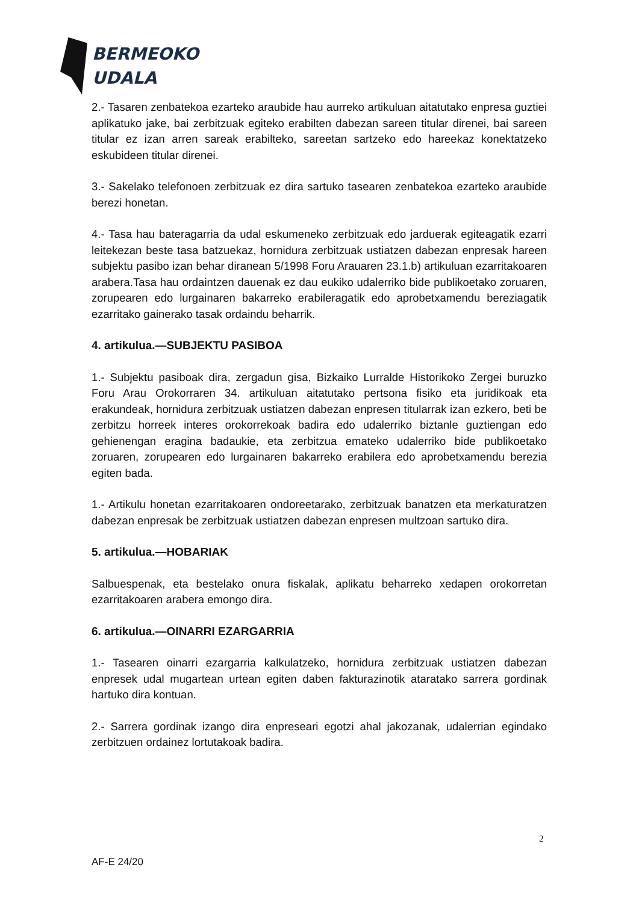BERMEOKO
UDALA
2.- Tasaren zenbatekoa ezarteko araubide hau aurreko artikuluan aitatutako enpresa guztiei aplikatuko jake, bai zerbitzuak egiteko erabilten dabezan sareen titular direnei, bai sareen titular ez izan arren sareak erabilteko, sareetan sartzeko edo hareekaz konektatzeko eskubideen titular direnei.
3.- Sakelako telefonoen zerbitzuak ez dira sartuko tasearen zenbatekoa ezarteko araubide berezi honetan.
4.- Tasa hau bateragarria da udal eskumeneko zerbitzuak edo jarduerak egiteagatik ezarri leitekezan beste tasa batzuekaz, hornidura zerbitzuak ustiatzen dabezan enpresak hareen subjektu pasibo izan behar diranean 5/1998 Foru Arauaren 23.1.b) artikuluan ezarritakoaren arabera.Tasa hau ordaintzen dauenak ez dau eukiko udalerriko bide publikoetako zoruaren, zorupearen edo lurgainaren bakarreko erabileragatik edo aprobetxamendu bereziagatik ezarritako gainerako tasak ordaindu beharrik.
4. artikulua.—SUBJEKTU PASIBOA
1.- Subjektu pasiboak dira, zergadun gisa, Bizkaiko Lurralde Historikoko Zergei buruzko Foru Arau Orokorraren 34. artikuluan aitatutako pertsona fisiko eta juridikoak eta erakundeak, hornidura zerbitzuak ustiatzen dabezan enpresen titularrak izan ezkero, beti be zerbitzu horreek interes orokorrekoak badira edo udalerriko biztanle guztiengan edo gehienengan eragina badaukie, eta zerbitzua emateko udalerriko bide publikoetako zoruaren, zorupearen edo lurgainaren bakarreko erabilera edo aprobetxamendu berezia egiten bada.
1.- Artikulu honetan ezarritakoaren ondoreetarako, zerbitzuak banatzen eta merkaturatzen dabezan enpresak be zerbitzuak ustiatzen dabezan enpresen multzoan sartuko dira.
5. artikulua.—HOBARIAK
Salbuespenak, eta bestelako onura fiskalak, aplikatu beharreko xedapen orokorretan ezarritakoaren arabera emongo dira.
6. artikulua.—OINARRI EZARGARRIA
1.- Tasearen oinarri ezargarria kalkulatzeko, hornidura zerbitzuak ustiatzen dabezan enpresek udal mugartean urtean egiten daben fakturazinotik ataratako sarrera gordinak hartuko dira kontuan.
2.- Sarrera gordinak izango dira enpreseari egotzi ahal jakozanak, udalerrian egindako zerbitzuen ordainez lortutakoak badira.
2
AF-E 24/20